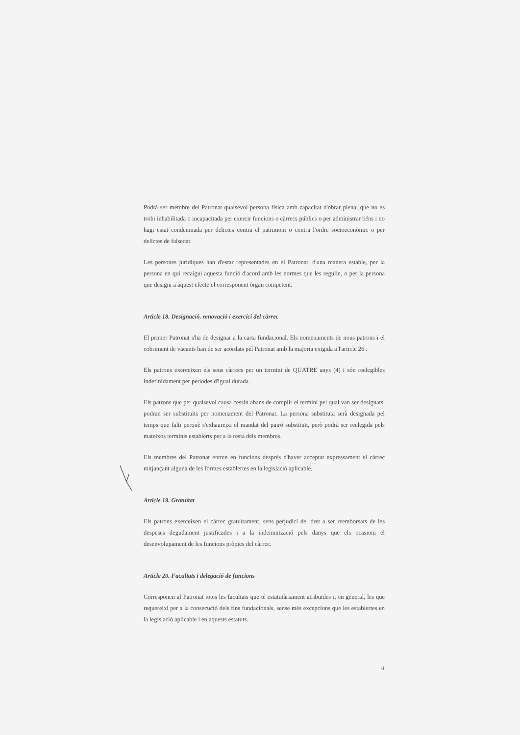Podrà ser membre del Patronat qualsevol persona física amb capacitat d'obrar plena; que no es trobi inhabilitada o incapacitada per exercir funcions o càrrecs públics o per administrar béns i no hagi estat condemnada per delictes contra el patrimoni o contra l'ordre socioeconòmic o per delictes de falsedat.
Les persones jurídiques han d'estar representades en el Patronat, d'una manera estable, per la persona en qui recaigui aquesta funció d'acord amb les normes que les regulin, o per la persona que designi a aquest efecte el corresponent òrgan competent.
Article 18. Designació, renovació i exercici del càrrec
El primer Patronat s'ha de designar a la carta fundacional. Els nomenaments de nous patrons i el cobriment de vacants han de ser acordats pel Patronat amb la majoria exigida a l'article 26 .
Els patrons exerceixen els seus càrrecs per un termini de QUATRE anys (4) i són reelegibles indefinidament per períodes d'igual durada.
Els patrons que per qualsevol causa cessin abans de complir el termini pel qual van ser designats, podran ser substituïts per nomenament del Patronat. La persona substituta serà designada pel temps que falti perquè s'exhaureixi el mandat del patró substituït, però podrà ser reelegida pels mateixos terminis establerts per a la resta dels membres.
Els membres del Patronat entren en funcions després d'haver acceptat expressament el càrrec mitjançant alguna de les formes establertes en la legislació aplicable.
Article 19. Gratuïtat
Els patrons exerceixen el càrrec gratuïtament, sens perjudici del dret a ser reemborsats de les despeses degudament justificades i a la indemnització pels danys que els ocasioni el desenvolupament de les funcions pròpies del càrrec.
Article 20. Facultats i delegació de funcions
Corresponen al Patronat totes les facultats que té estatutàriament atribuïdes i, en general, les que requereixi per a la consecució dels fins fundacionals, sense més excepcions que les establertes en la legislació aplicable i en aquests estatuts.
8